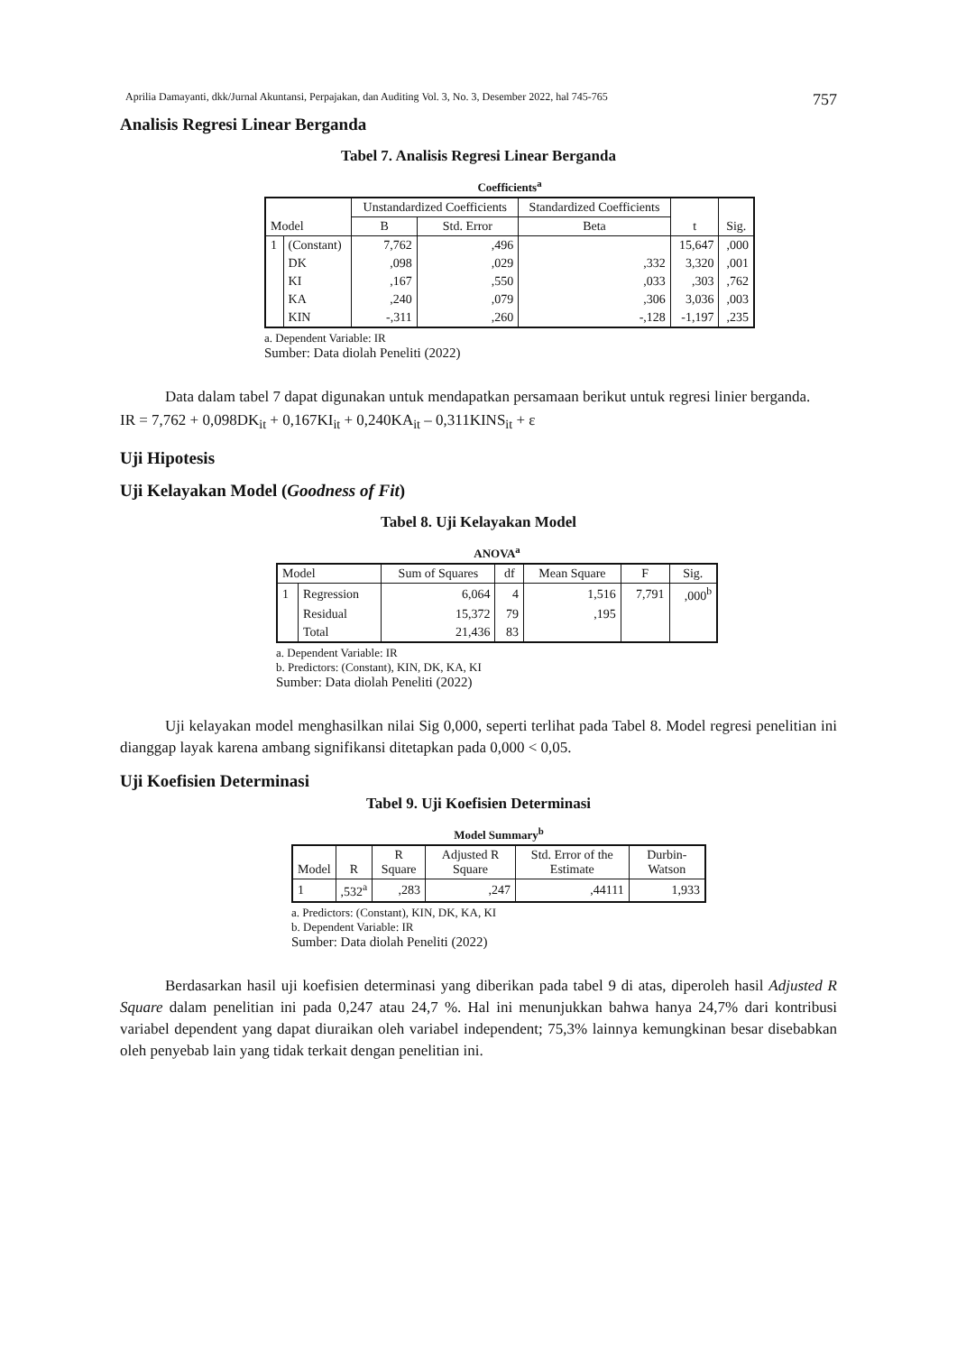Aprilia Damayanti, dkk/Jurnal Akuntansi, Perpajakan, dan Auditing Vol. 3, No. 3, Desember 2022, hal 745-765 757
Analisis Regresi Linear Berganda
Tabel 7. Analisis Regresi Linear Berganda
Coefficients<sup>a</sup>
| Model | | Unstandardized Coefficients | | Standardized Coefficients | t | Sig. |
| --- | --- | --- | --- | --- | --- | --- |
| | | B | Std. Error | Beta | | |
| 1 | (Constant) | 7,762 | ,496 | | 15,647 | ,000 |
| | DK | ,098 | ,029 | ,332 | 3,320 | ,001 |
| | KI | ,167 | ,550 | ,033 | ,303 | ,762 |
| | KA | ,240 | ,079 | ,306 | 3,036 | ,003 |
| | KIN | -,311 | ,260 | -,128 | -1,197 | ,235 |
a. Dependent Variable: IR
Sumber: Data diolah Peneliti (2022)
Data dalam tabel 7 dapat digunakan untuk mendapatkan persamaan berikut untuk regresi linier berganda.
IR = 7,762 + 0,098DK<sub>it</sub> + 0,167KI<sub>it</sub> + 0,240KA<sub>it</sub> – 0,311KINS<sub>it</sub> + ε
Uji Hipotesis
Uji Kelayakan Model (Goodness of Fit)
Tabel 8. Uji Kelayakan Model
ANOVA<sup>a</sup>
| Model | | Sum of Squares | df | Mean Square | F | Sig. |
| --- | --- | --- | --- | --- | --- | --- |
| 1 | Regression | 6,064 | 4 | 1,516 | 7,791 | ,000<sup>b</sup> |
| | Residual | 15,372 | 79 | ,195 | | |
| | Total | 21,436 | 83 | | | |
a. Dependent Variable: IR
b. Predictors: (Constant), KIN, DK, KA, KI
Sumber: Data diolah Peneliti (2022)
Uji kelayakan model menghasilkan nilai Sig 0,000, seperti terlihat pada Tabel 8. Model regresi penelitian ini dianggap layak karena ambang signifikansi ditetapkan pada 0,000 < 0,05.
Uji Koefisien Determinasi
Tabel 9. Uji Koefisien Determinasi
Model Summary<sup>b</sup>
| Model | R | R Square | Adjusted R Square | Std. Error of the Estimate | Durbin-Watson |
| --- | --- | --- | --- | --- | --- |
| 1 | ,532<sup>a</sup> | ,283 | ,247 | ,44111 | 1,933 |
a. Predictors: (Constant), KIN, DK, KA, KI
b. Dependent Variable: IR
Sumber: Data diolah Peneliti (2022)
Berdasarkan hasil uji koefisien determinasi yang diberikan pada tabel 9 di atas, diperoleh hasil Adjusted R Square dalam penelitian ini pada 0,247 atau 24,7 %. Hal ini menunjukkan bahwa hanya 24,7% dari kontribusi variabel dependent yang dapat diuraikan oleh variabel independent; 75,3% lainnya kemungkinan besar disebabkan oleh penyebab lain yang tidak terkait dengan penelitian ini.